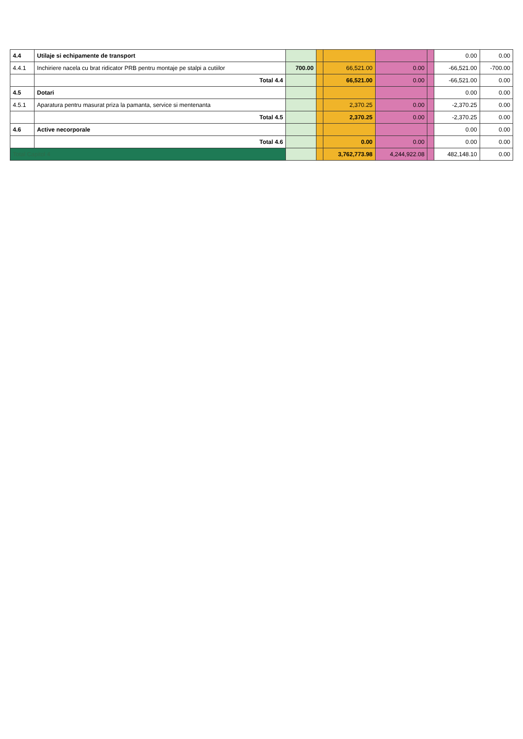| 4.4 | Utilaje si echipamente de transport | | | | | | 0.00 | 0.00 |
| 4.4.1 | Inchiriere nacela cu brat ridicator PRB pentru montaje pe stalpi a cutiilor | 700.00 | | 66,521.00 | 0.00 | | -66,521.00 | -700.00 |
| | Total 4.4 | | | 66,521.00 | 0.00 | | -66,521.00 | 0.00 |
| 4.5 | Dotari | | | | | | 0.00 | 0.00 |
| 4.5.1 | Aparatura pentru masurat priza la pamanta, service si mentenanta | | | 2,370.25 | 0.00 | | -2,370.25 | 0.00 |
| | Total 4.5 | | | 2,370.25 | 0.00 | | -2,370.25 | 0.00 |
| 4.6 | Active necorporale | | | | | | 0.00 | 0.00 |
| | Total 4.6 | | | 0.00 | 0.00 | | 0.00 | 0.00 |
| Total Capitol 4 | | | | 3,762,773.98 | 4,244,922.08 | | 482,148.10 | 0.00 |